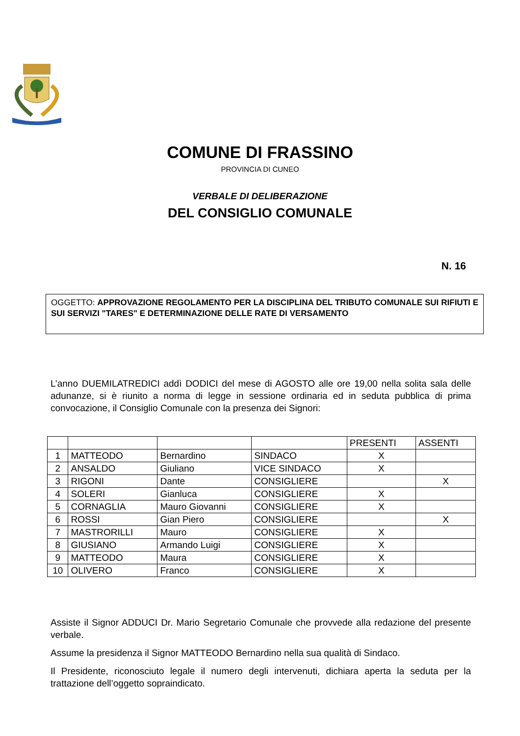COMUNE DI FRASSINO
PROVINCIA DI CUNEO
VERBALE DI DELIBERAZIONE
DEL CONSIGLIO COMUNALE
N. 16
OGGETTO: APPROVAZIONE REGOLAMENTO PER LA DISCIPLINA DEL TRIBUTO COMUNALE SUI RIFIUTI E SUI SERVIZI "TARES" E DETERMINAZIONE DELLE RATE DI VERSAMENTO
L’anno DUEMILATREDICI addì DODICI del mese di AGOSTO alle ore 19,00 nella solita sala delle adunanze, si è riunito a norma di legge in sessione ordinaria ed in seduta pubblica di prima convocazione, il Consiglio Comunale con la presenza dei Signori:
| | | | | PRESENTI | ASSENTI |
| 1 | MATTEODO | Bernardino | SINDACO | X | |
| 2 | ANSALDO | Giuliano | VICE SINDACO | X | |
| 3 | RIGONI | Dante | CONSIGLIERE | | X |
| 4 | SOLERI | Gianluca | CONSIGLIERE | X | |
| 5 | CORNAGLIA | Mauro Giovanni | CONSIGLIERE | X | |
| 6 | ROSSI | Gian Piero | CONSIGLIERE | | X |
| 7 | MASTRORILLI | Mauro | CONSIGLIERE | X | |
| 8 | GIUSIANO | Armando Luigi | CONSIGLIERE | X | |
| 9 | MATTEODO | Maura | CONSIGLIERE | X | |
| 10 | OLIVERO | Franco | CONSIGLIERE | X | |
Assiste il Signor ADDUCI Dr. Mario Segretario Comunale che provvede alla redazione del presente verbale.
Assume la presidenza il Signor MATTEODO Bernardino nella sua qualità di Sindaco.
Il Presidente, riconosciuto legale il numero degli intervenuti, dichiara aperta la seduta per la trattazione dell’oggetto sopraindicato.